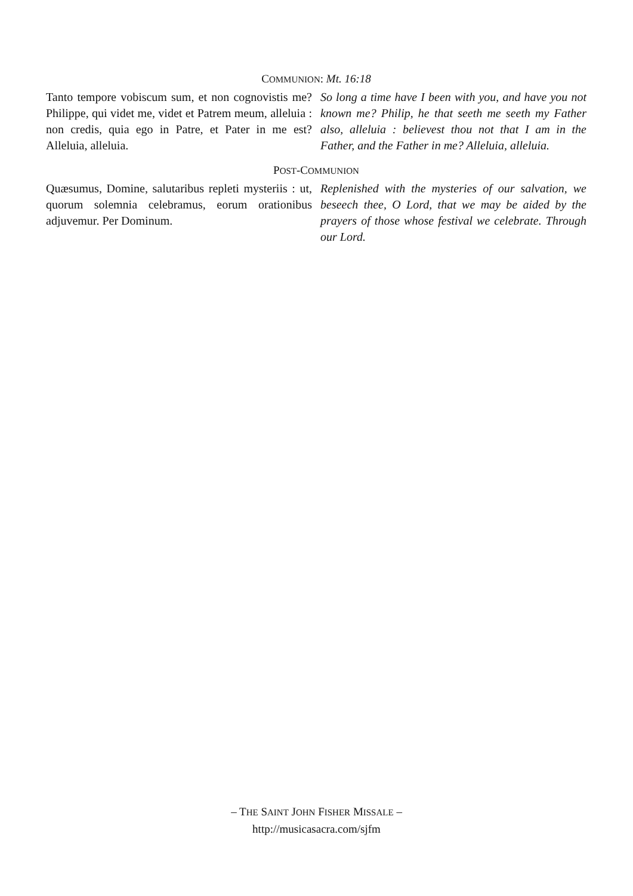COMMUNION: Mt. 16:18
Tanto tempore vobiscum sum, et non cognovistis me? Philippe, qui videt me, videt et Patrem meum, alleluia : non credis, quia ego in Patre, et Pater in me est? Alleluia, alleluia.
So long a time have I been with you, and have you not known me? Philip, he that seeth me seeth my Father also, alleluia : believest thou not that I am in the Father, and the Father in me? Alleluia, alleluia.
POST-COMMUNION
Quæsumus, Domine, salutaribus repleti mysteriis : ut, quorum solemnia celebramus, eorum orationibus adjuvemur. Per Dominum.
Replenished with the mysteries of our salvation, we beseech thee, O Lord, that we may be aided by the prayers of those whose festival we celebrate. Through our Lord.
– THE SAINT JOHN FISHER MISSALE –
http://musicasacra.com/sjfm